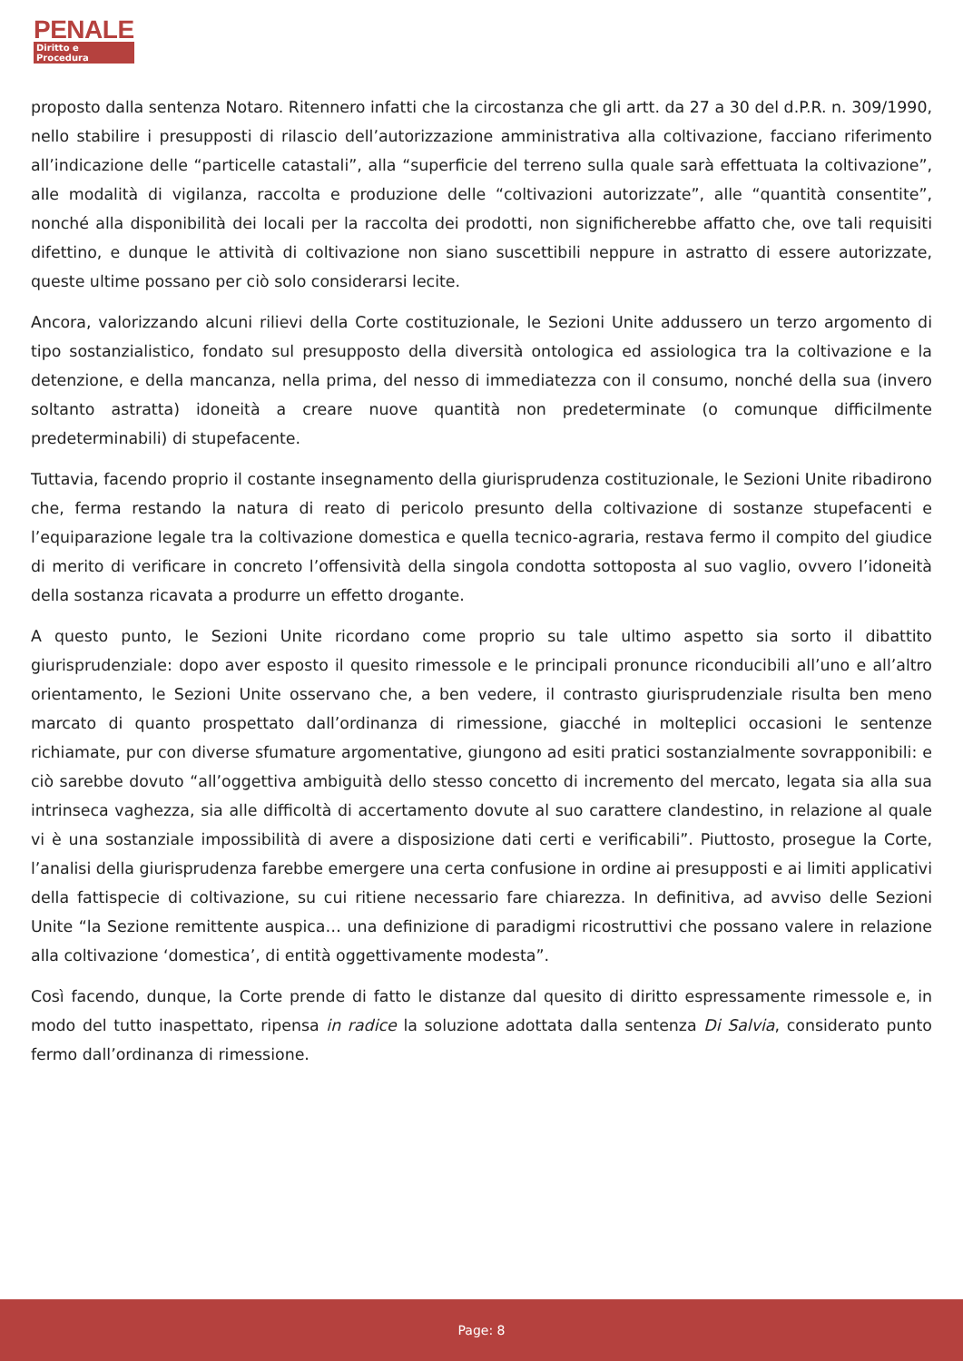PENALE
Diritto e Procedura
proposto dalla sentenza Notaro. Ritennero infatti che la circostanza che gli artt. da 27 a 30 del d.P.R. n. 309/1990, nello stabilire i presupposti di rilascio dell’autorizzazione amministrativa alla coltivazione, facciano riferimento all’indicazione delle “particelle catastali”, alla “superficie del terreno sulla quale sarà effettuata la coltivazione”, alle modalità di vigilanza, raccolta e produzione delle “coltivazioni autorizzate”, alle “quantità consentite”, nonché alla disponibilità dei locali per la raccolta dei prodotti, non significherebbe affatto che, ove tali requisiti difettino, e dunque le attività di coltivazione non siano suscettibili neppure in astratto di essere autorizzate, queste ultime possano per ciò solo considerarsi lecite.
Ancora, valorizzando alcuni rilievi della Corte costituzionale, le Sezioni Unite addussero un terzo argomento di tipo sostanzialistico, fondato sul presupposto della diversità ontologica ed assiologica tra la coltivazione e la detenzione, e della mancanza, nella prima, del nesso di immediatezza con il consumo, nonché della sua (invero soltanto astratta) idoneità a creare nuove quantità non predeterminate (o comunque difficilmente predeterminabili) di stupefacente.
Tuttavia, facendo proprio il costante insegnamento della giurisprudenza costituzionale, le Sezioni Unite ribadirono che, ferma restando la natura di reato di pericolo presunto della coltivazione di sostanze stupefacenti e l’equiparazione legale tra la coltivazione domestica e quella tecnico-agraria, restava fermo il compito del giudice di merito di verificare in concreto l’offensività della singola condotta sottoposta al suo vaglio, ovvero l’idoneità della sostanza ricavata a produrre un effetto drogante.
A questo punto, le Sezioni Unite ricordano come proprio su tale ultimo aspetto sia sorto il dibattito giurisprudenziale: dopo aver esposto il quesito rimessole e le principali pronunce riconducibili all’uno e all’altro orientamento, le Sezioni Unite osservano che, a ben vedere, il contrasto giurisprudenziale risulta ben meno marcato di quanto prospettato dall’ordinanza di rimessione, giacché in molteplici occasioni le sentenze richiamate, pur con diverse sfumature argomentative, giungono ad esiti pratici sostanzialmente sovrapponibili: e ciò sarebbe dovuto “all’oggettiva ambiguità dello stesso concetto di incremento del mercato, legata sia alla sua intrinseca vaghezza, sia alle difficoltà di accertamento dovute al suo carattere clandestino, in relazione al quale vi è una sostanziale impossibilità di avere a disposizione dati certi e verificabili”. Piuttosto, prosegue la Corte, l’analisi della giurisprudenza farebbe emergere una certa confusione in ordine ai presupposti e ai limiti applicativi della fattispecie di coltivazione, su cui ritiene necessario fare chiarezza. In definitiva, ad avviso delle Sezioni Unite “la Sezione remittente auspica… una definizione di paradigmi ricostruttivi che possano valere in relazione alla coltivazione ‘domestica’, di entità oggettivamente modesta”.
Così facendo, dunque, la Corte prende di fatto le distanze dal quesito di diritto espressamente rimessole e, in modo del tutto inaspettato, ripensa in radice la soluzione adottata dalla sentenza Di Salvia, considerato punto fermo dall’ordinanza di rimessione.
Page: 8